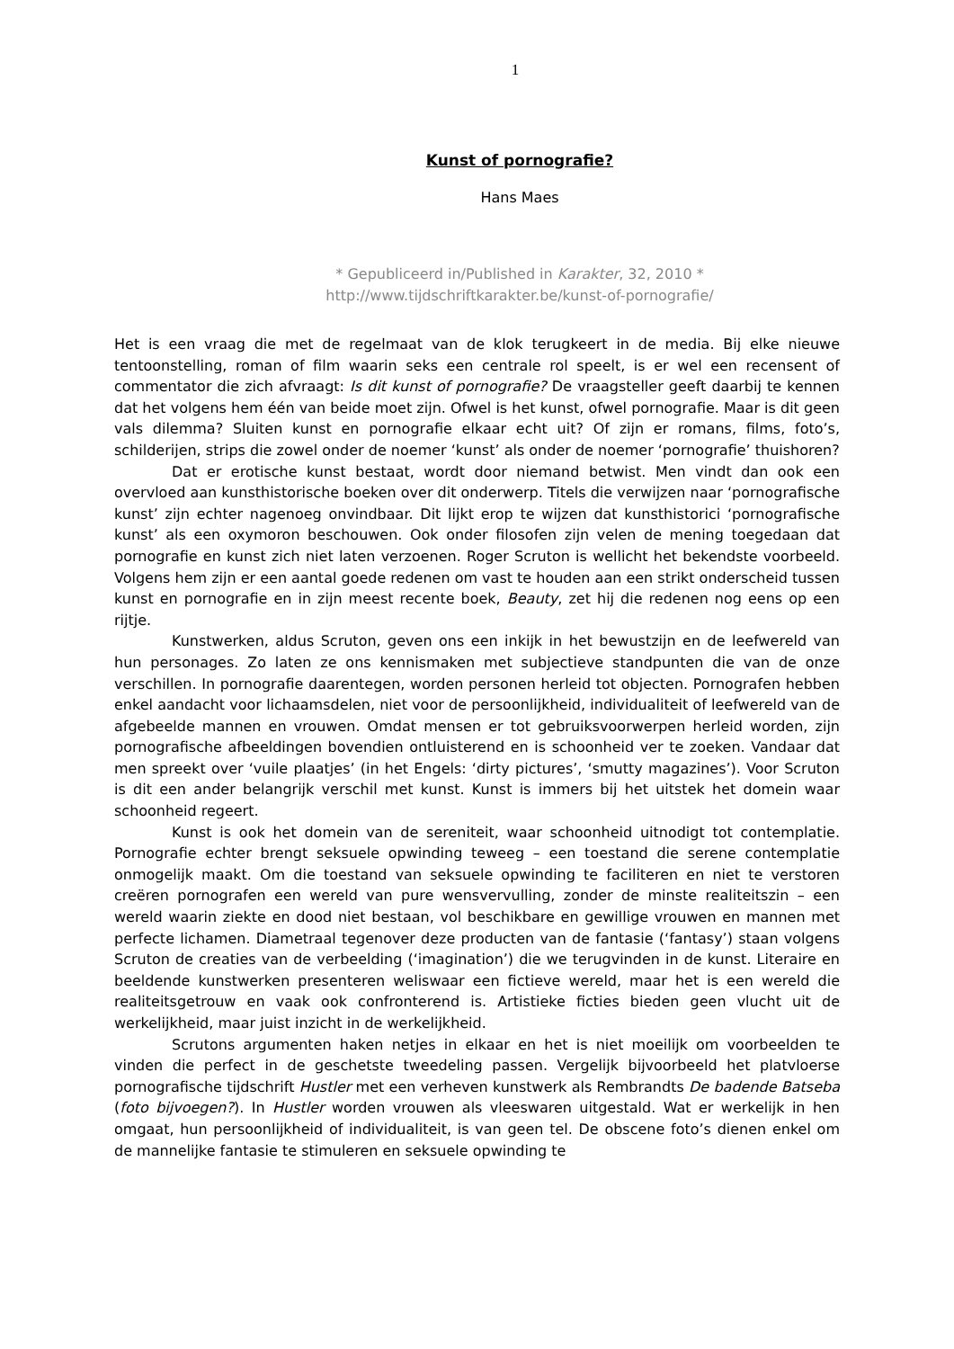1
Kunst of pornografie?
Hans Maes
* Gepubliceerd in/Published in Karakter, 32, 2010 *
http://www.tijdschriftkarakter.be/kunst-of-pornografie/
Het is een vraag die met de regelmaat van de klok terugkeert in de media. Bij elke nieuwe tentoonstelling, roman of film waarin seks een centrale rol speelt, is er wel een recensent of commentator die zich afvraagt: Is dit kunst of pornografie? De vraagsteller geeft daarbij te kennen dat het volgens hem één van beide moet zijn. Ofwel is het kunst, ofwel pornografie. Maar is dit geen vals dilemma? Sluiten kunst en pornografie elkaar echt uit? Of zijn er romans, films, foto’s, schilderijen, strips die zowel onder de noemer ‘kunst’ als onder de noemer ‘pornografie’ thuishoren?
Dat er erotische kunst bestaat, wordt door niemand betwist. Men vindt dan ook een overvloed aan kunsthistorische boeken over dit onderwerp. Titels die verwijzen naar ‘pornografische kunst’ zijn echter nagenoeg onvindbaar. Dit lijkt erop te wijzen dat kunsthistorici ‘pornografische kunst’ als een oxymoron beschouwen. Ook onder filosofen zijn velen de mening toegedaan dat pornografie en kunst zich niet laten verzoenen. Roger Scruton is wellicht het bekendste voorbeeld. Volgens hem zijn er een aantal goede redenen om vast te houden aan een strikt onderscheid tussen kunst en pornografie en in zijn meest recente boek, Beauty, zet hij die redenen nog eens op een rijtje.
Kunstwerken, aldus Scruton, geven ons een inkijk in het bewustzijn en de leefwereld van hun personages. Zo laten ze ons kennismaken met subjectieve standpunten die van de onze verschillen. In pornografie daarentegen, worden personen herleid tot objecten. Pornografen hebben enkel aandacht voor lichaamsdelen, niet voor de persoonlijkheid, individualiteit of leefwereld van de afgebeelde mannen en vrouwen. Omdat mensen er tot gebruiksvoorwerpen herleid worden, zijn pornografische afbeeldingen bovendien ontluisterend en is schoonheid ver te zoeken. Vandaar dat men spreekt over ‘vuile plaatjes’ (in het Engels: ‘dirty pictures’, ‘smutty magazines’). Voor Scruton is dit een ander belangrijk verschil met kunst. Kunst is immers bij het uitstek het domein waar schoonheid regeert.
Kunst is ook het domein van de sereniteit, waar schoonheid uitnodigt tot contemplatie. Pornografie echter brengt seksuele opwinding teweeg – een toestand die serene contemplatie onmogelijk maakt. Om die toestand van seksuele opwinding te faciliteren en niet te verstoren creëren pornografen een wereld van pure wensvervulling, zonder de minste realiteitszin – een wereld waarin ziekte en dood niet bestaan, vol beschikbare en gewillige vrouwen en mannen met perfecte lichamen. Diametraal tegenover deze producten van de fantasie (‘fantasy’) staan volgens Scruton de creaties van de verbeelding (‘imagination’) die we terugvinden in de kunst. Literaire en beeldende kunstwerken presenteren weliswaar een fictieve wereld, maar het is een wereld die realiteitsgetrouw en vaak ook confronterend is. Artistieke ficties bieden geen vlucht uit de werkelijkheid, maar juist inzicht in de werkelijkheid.
Scrutons argumenten haken netjes in elkaar en het is niet moeilijk om voorbeelden te vinden die perfect in de geschetste tweedeling passen. Vergelijk bijvoorbeeld het platvloerse pornografische tijdschrift Hustler met een verheven kunstwerk als Rembrandts De badende Batseba (foto bijvoegen?). In Hustler worden vrouwen als vleeswaren uitgestald. Wat er werkelijk in hen omgaat, hun persoonlijkheid of individualiteit, is van geen tel. De obscene foto’s dienen enkel om de mannelijke fantasie te stimuleren en seksuele opwinding te